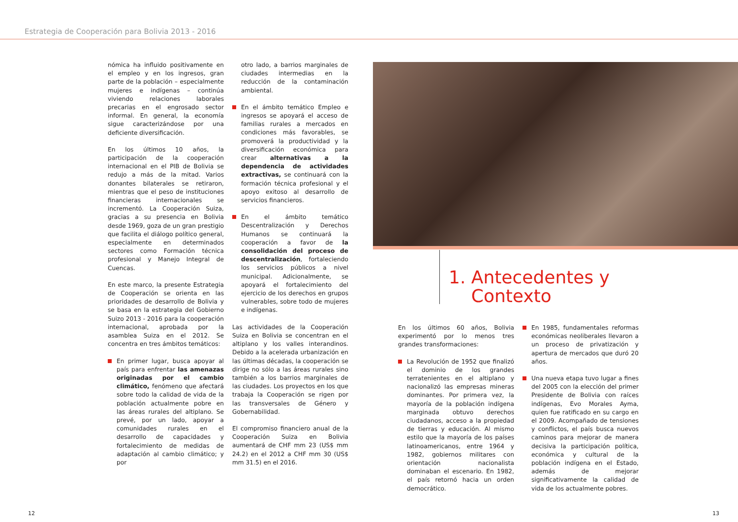Estrategia de Cooperación para Bolivia 2013 - 2016
nómica ha influido positivamente en el empleo y en los ingresos, gran parte de la población – especialmente mujeres e indígenas – continúa viviendo relaciones laborales precarias en el engrosado sector informal. En general, la economía sigue caracterizándose por una deficiente diversificación.
En los últimos 10 años, la participación de la cooperación internacional en el PIB de Bolivia se redujo a más de la mitad. Varios donantes bilaterales se retiraron, mientras que el peso de instituciones financieras internacionales se incrementó. La Cooperación Suiza, gracias a su presencia en Bolivia desde 1969, goza de un gran prestigio que facilita el diálogo político general, especialmente en determinados sectores como Formación técnica profesional y Manejo Integral de Cuencas.
En este marco, la presente Estrategia de Cooperación se orienta en las prioridades de desarrollo de Bolivia y se basa en la estrategia del Gobierno Suizo 2013 - 2016 para la cooperación internacional, aprobada por la asamblea Suiza en el 2012. Se concentra en tres ámbitos temáticos:
En primer lugar, busca apoyar al país para enfrentar las amenazas originadas por el cambio climático, fenómeno que afectará sobre todo la calidad de vida de la población actualmente pobre en las áreas rurales del altiplano. Se prevé, por un lado, apoyar a comunidades rurales en el desarrollo de capacidades y fortalecimiento de medidas de adaptación al cambio climático; y por
otro lado, a barrios marginales de ciudades intermedias en la reducción de la contaminación ambiental.
En el ámbito temático Empleo e ingresos se apoyará el acceso de familias rurales a mercados en condiciones más favorables, se promoverá la productividad y la diversificación económica para crear alternativas a la dependencia de actividades extractivas, se continuará con la formación técnica profesional y el apoyo exitoso al desarrollo de servicios financieros.
En el ámbito temático Descentralización y Derechos Humanos se continuará la cooperación a favor de la consolidación del proceso de descentralización, fortaleciendo los servicios públicos a nivel municipal. Adicionalmente, se apoyará el fortalecimiento del ejercicio de los derechos en grupos vulnerables, sobre todo de mujeres e indígenas.
Las actividades de la Cooperación Suiza en Bolivia se concentran en el altiplano y los valles interandinos. Debido a la acelerada urbanización en las últimas décadas, la cooperación se dirige no sólo a las áreas rurales sino también a los barrios marginales de las ciudades. Los proyectos en los que trabaja la Cooperación se rigen por las transversales de Género y Gobernabilidad.
El compromiso financiero anual de la Cooperación Suiza en Bolivia aumentará de CHF mm 23 (US$ mm 24.2) en el 2012 a CHF mm 30 (US$ mm 31.5) en el 2016.
1. Antecedentes y
Contexto
En los últimos 60 años, Bolivia experimentó por lo menos tres grandes transformaciones:
La Revolución de 1952 que finalizó el dominio de los grandes terratenientes en el altiplano y nacionalizó las empresas mineras dominantes. Por primera vez, la mayoría de la población indígena marginada obtuvo derechos ciudadanos, acceso a la propiedad de tierras y educación. Al mismo estilo que la mayoría de los países latinoamericanos, entre 1964 y 1982, gobiernos militares con orientación nacionalista dominaban el escenario. En 1982, el país retornó hacia un orden democrático.
En 1985, fundamentales reformas económicas neoliberales llevaron a un proceso de privatización y apertura de mercados que duró 20 años.
Una nueva etapa tuvo lugar a fines del 2005 con la elección del primer Presidente de Bolivia con raíces indígenas, Evo Morales Ayma, quien fue ratificado en su cargo en el 2009. Acompañado de tensiones y conflictos, el país busca nuevos caminos para mejorar de manera decisiva la participación política, económica y cultural de la población indígena en el Estado, además de mejorar significativamente la calidad de vida de los actualmente pobres.
12 13